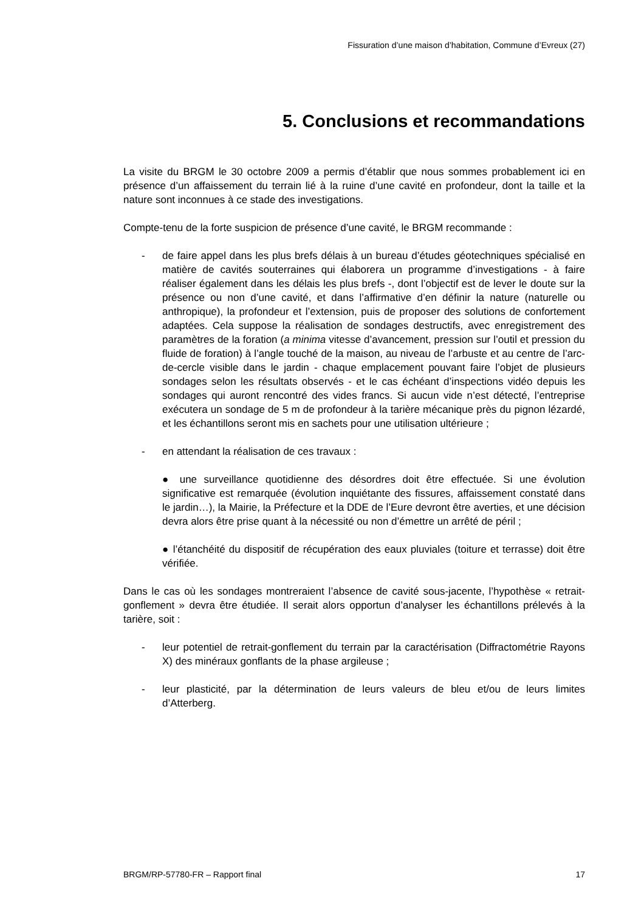Fissuration d’une maison d’habitation, Commune d’Evreux (27)
5. Conclusions et recommandations
La visite du BRGM le 30 octobre 2009 a permis d’établir que nous sommes probablement ici en présence d’un affaissement du terrain lié à la ruine d’une cavité en profondeur, dont la taille et la nature sont inconnues à ce stade des investigations.
Compte-tenu de la forte suspicion de présence d’une cavité, le BRGM recommande :
- de faire appel dans les plus brefs délais à un bureau d’études géotechniques spécialisé en matière de cavités souterraines qui élaborera un programme d’investigations - à faire réaliser également dans les délais les plus brefs -, dont l’objectif est de lever le doute sur la présence ou non d’une cavité, et dans l’affirmative d’en définir la nature (naturelle ou anthropique), la profondeur et l’extension, puis de proposer des solutions de confortement adaptées. Cela suppose la réalisation de sondages destructifs, avec enregistrement des paramètres de la foration (a minima vitesse d’avancement, pression sur l’outil et pression du fluide de foration) à l’angle touché de la maison, au niveau de l’arbuste et au centre de l’arc-de-cercle visible dans le jardin - chaque emplacement pouvant faire l’objet de plusieurs sondages selon les résultats observés - et le cas échéant d’inspections vidéo depuis les sondages qui auront rencontré des vides francs. Si aucun vide n’est détecté, l’entreprise exécutera un sondage de 5 m de profondeur à la tarière mécanique près du pignon lézardé, et les échantillons seront mis en sachets pour une utilisation ultérieure ;
- en attendant la réalisation de ces travaux :
● une surveillance quotidienne des désordres doit être effectuée. Si une évolution significative est remarquée (évolution inquiétante des fissures, affaissement constaté dans le jardin…), la Mairie, la Préfecture et la DDE de l’Eure devront être averties, et une décision devra alors être prise quant à la nécessité ou non d’émettre un arrêté de péril ;
● l’étanchéité du dispositif de récupération des eaux pluviales (toiture et terrasse) doit être vérifiée.
Dans le cas où les sondages montreraient l’absence de cavité sous-jacente, l’hypothèse « retrait-gonflement » devra être étudiée. Il serait alors opportun d’analyser les échantillons prélevés à la tarière, soit :
- leur potentiel de retrait-gonflement du terrain par la caractérisation (Diffractométrie Rayons X) des minéraux gonflants de la phase argileuse ;
- leur plasticité, par la détermination de leurs valeurs de bleu et/ou de leurs limites d’Atterberg.
BRGM/RP-57780-FR – Rapport final 17